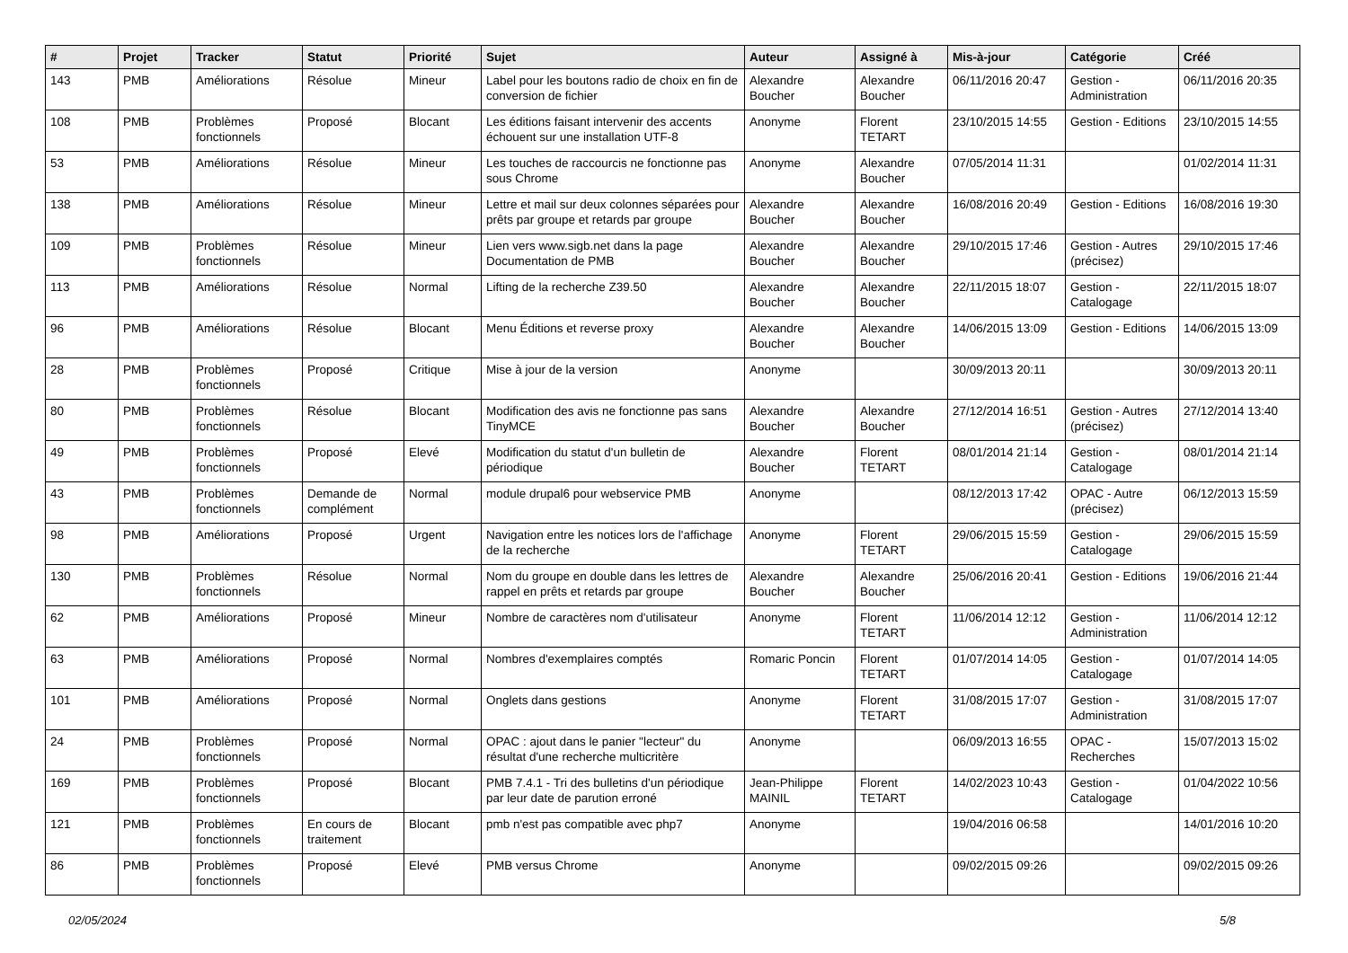| # | Projet | Tracker | Statut | Priorité | Sujet | Auteur | Assigné à | Mis-à-jour | Catégorie | Créé |
| --- | --- | --- | --- | --- | --- | --- | --- | --- | --- | --- |
| 143 | PMB | Améliorations | Résolue | Mineur | Label pour les boutons radio de choix en fin de conversion de fichier | Alexandre Boucher | Alexandre Boucher | 06/11/2016 20:47 | Gestion - Administration | 06/11/2016 20:35 |
| 108 | PMB | Problèmes fonctionnels | Proposé | Blocant | Les éditions faisant intervenir des accents échouent sur une installation UTF-8 | Anonyme | Florent TETART | 23/10/2015 14:55 | Gestion - Editions | 23/10/2015 14:55 |
| 53 | PMB | Améliorations | Résolue | Mineur | Les touches de raccourcis ne fonctionne pas sous Chrome | Anonyme | Alexandre Boucher | 07/05/2014 11:31 | | 01/02/2014 11:31 |
| 138 | PMB | Améliorations | Résolue | Mineur | Lettre et mail sur deux colonnes séparées pour prêts par groupe et retards par groupe | Alexandre Boucher | Alexandre Boucher | 16/08/2016 20:49 | Gestion - Editions | 16/08/2016 19:30 |
| 109 | PMB | Problèmes fonctionnels | Résolue | Mineur | Lien vers www.sigb.net dans la page Documentation de PMB | Alexandre Boucher | Alexandre Boucher | 29/10/2015 17:46 | Gestion - Autres (précisez) | 29/10/2015 17:46 |
| 113 | PMB | Améliorations | Résolue | Normal | Lifting de la recherche Z39.50 | Alexandre Boucher | Alexandre Boucher | 22/11/2015 18:07 | Gestion - Catalogage | 22/11/2015 18:07 |
| 96 | PMB | Améliorations | Résolue | Blocant | Menu Éditions et reverse proxy | Alexandre Boucher | Alexandre Boucher | 14/06/2015 13:09 | Gestion - Editions | 14/06/2015 13:09 |
| 28 | PMB | Problèmes fonctionnels | Proposé | Critique | Mise à jour de la version | Anonyme | | 30/09/2013 20:11 | | 30/09/2013 20:11 |
| 80 | PMB | Problèmes fonctionnels | Résolue | Blocant | Modification des avis ne fonctionne pas sans TinyMCE | Alexandre Boucher | Alexandre Boucher | 27/12/2014 16:51 | Gestion - Autres (précisez) | 27/12/2014 13:40 |
| 49 | PMB | Problèmes fonctionnels | Proposé | Elevé | Modification du statut d'un bulletin de périodique | Alexandre Boucher | Florent TETART | 08/01/2014 21:14 | Gestion - Catalogage | 08/01/2014 21:14 |
| 43 | PMB | Problèmes fonctionnels | Demande de complément | Normal | module drupal6 pour webservice PMB | Anonyme | | 08/12/2013 17:42 | OPAC - Autre (précisez) | 06/12/2013 15:59 |
| 98 | PMB | Améliorations | Proposé | Urgent | Navigation entre les notices lors de l'affichage de la recherche | Anonyme | Florent TETART | 29/06/2015 15:59 | Gestion - Catalogage | 29/06/2015 15:59 |
| 130 | PMB | Problèmes fonctionnels | Résolue | Normal | Nom du groupe en double dans les lettres de rappel en prêts et retards par groupe | Alexandre Boucher | Alexandre Boucher | 25/06/2016 20:41 | Gestion - Editions | 19/06/2016 21:44 |
| 62 | PMB | Améliorations | Proposé | Mineur | Nombre de caractères nom d'utilisateur | Anonyme | Florent TETART | 11/06/2014 12:12 | Gestion - Administration | 11/06/2014 12:12 |
| 63 | PMB | Améliorations | Proposé | Normal | Nombres d'exemplaires comptés | Romaric Poncin | Florent TETART | 01/07/2014 14:05 | Gestion - Catalogage | 01/07/2014 14:05 |
| 101 | PMB | Améliorations | Proposé | Normal | Onglets dans gestions | Anonyme | Florent TETART | 31/08/2015 17:07 | Gestion - Administration | 31/08/2015 17:07 |
| 24 | PMB | Problèmes fonctionnels | Proposé | Normal | OPAC : ajout dans le panier "lecteur" du résultat d'une recherche multicritère | Anonyme | | 06/09/2013 16:55 | OPAC - Recherches | 15/07/2013 15:02 |
| 169 | PMB | Problèmes fonctionnels | Proposé | Blocant | PMB 7.4.1 - Tri des bulletins d'un périodique par leur date de parution erroné | Jean-Philippe MAINIL | Florent TETART | 14/02/2023 10:43 | Gestion - Catalogage | 01/04/2022 10:56 |
| 121 | PMB | Problèmes fonctionnels | En cours de traitement | Blocant | pmb n'est pas compatible avec php7 | Anonyme | | 19/04/2016 06:58 | | 14/01/2016 10:20 |
| 86 | PMB | Problèmes fonctionnels | Proposé | Elevé | PMB versus Chrome | Anonyme | | 09/02/2015 09:26 | | 09/02/2015 09:26 |
02/05/2024 5/8